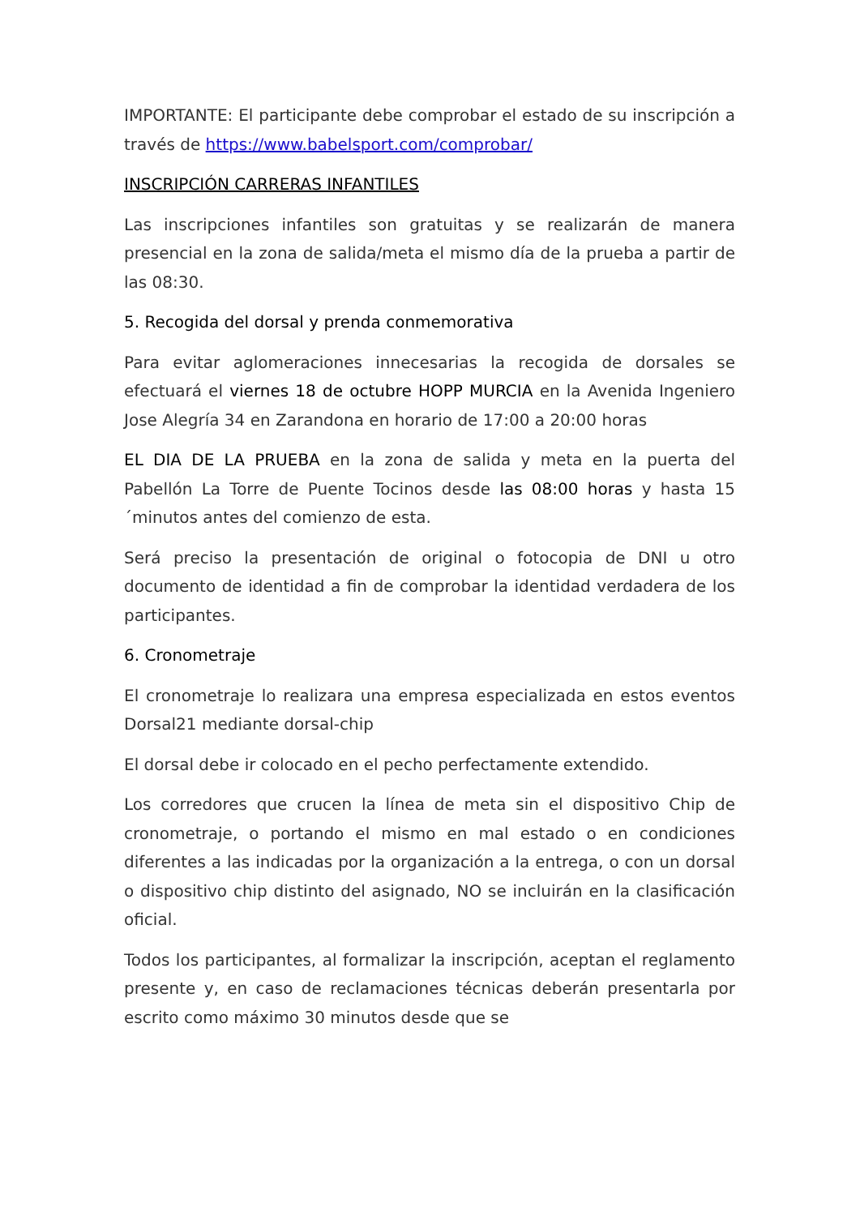IMPORTANTE: El participante debe comprobar el estado de su inscripción a través de https://www.babelsport.com/comprobar/
INSCRIPCIÓN CARRERAS INFANTILES
Las inscripciones infantiles son gratuitas y se realizarán de manera presencial en la zona de salida/meta el mismo día de la prueba a partir de las 08:30.
5. Recogida del dorsal y prenda conmemorativa
Para evitar aglomeraciones innecesarias la recogida de dorsales se efectuará el viernes 18 de octubre HOPP MURCIA en la Avenida Ingeniero Jose Alegría 34 en Zarandona en horario de 17:00 a 20:00 horas
EL DIA DE LA PRUEBA en la zona de salida y meta en la puerta del Pabellón La Torre de Puente Tocinos desde las 08:00 horas y hasta 15 ´minutos antes del comienzo de esta.
Será preciso la presentación de original o fotocopia de DNI u otro documento de identidad a fin de comprobar la identidad verdadera de los participantes.
6. Cronometraje
El cronometraje lo realizara una empresa especializada en estos eventos Dorsal21 mediante dorsal-chip
El dorsal debe ir colocado en el pecho perfectamente extendido.
Los corredores que crucen la línea de meta sin el dispositivo Chip de cronometraje, o portando el mismo en mal estado o en condiciones diferentes a las indicadas por la organización a la entrega, o con un dorsal o dispositivo chip distinto del asignado, NO se incluirán en la clasificación oficial.
Todos los participantes, al formalizar la inscripción, aceptan el reglamento presente y, en caso de reclamaciones técnicas deberán presentarla por escrito como máximo 30 minutos desde que se